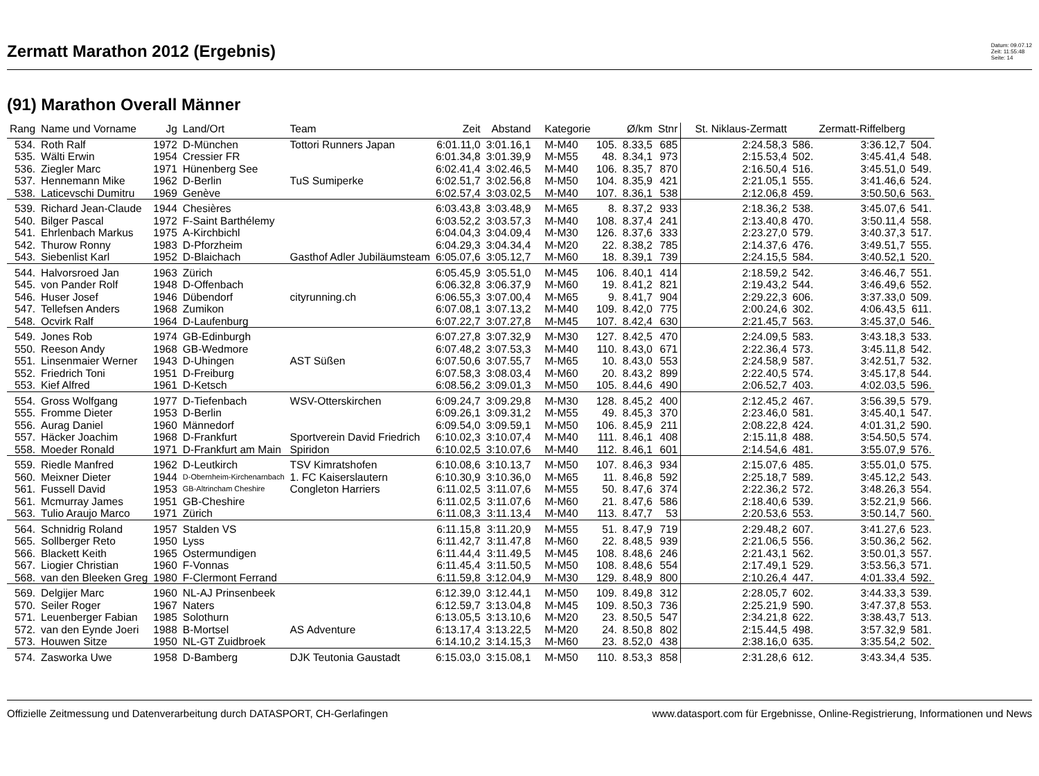Zermatt Marathon 2012 (Ergebnis)
Datum: 09.07.12
Zeit: 11:55:48
Seite: 14
(91) Marathon Overall Männer
| Rang | Name und Vorname | Jg | Land/Ort | Team | Zeit | Abstand | Kategorie | | Ø/km | Stnr | St. Niklaus-Zermatt | | Zermatt-Riffelberg | |
| --- | --- | --- | --- | --- | --- | --- | --- | --- | --- | --- | --- | --- | --- | --- |
| 534. | Roth Ralf | 1972 | D-München | Tottori Runners Japan | 6:01.11,0 | 3:01.16,1 | M-M40 | 105. | 8.33,5 | 685 | 2:24.58,3 | 586. | 3:36.12,7 | 504. |
| 535. | Wälti Erwin | 1954 | Cressier FR | | 6:01.34,8 | 3:01.39,9 | M-M55 | 48. | 8.34,1 | 973 | 2:15.53,4 | 502. | 3:45.41,4 | 548. |
| 536. | Ziegler Marc | 1971 | Hünenberg See | | 6:02.41,4 | 3:02.46,5 | M-M40 | 106. | 8.35,7 | 870 | 2:16.50,4 | 516. | 3:45.51,0 | 549. |
| 537. | Hennemann Mike | 1962 | D-Berlin | TuS Sumiperke | 6:02.51,7 | 3:02.56,8 | M-M50 | 104. | 8.35,9 | 421 | 2:21.05,1 | 555. | 3:41.46,6 | 524. |
| 538. | Laticevschi Dumitru | 1969 | Genève | | 6:02.57,4 | 3:03.02,5 | M-M40 | 107. | 8.36,1 | 538 | 2:12.06,8 | 459. | 3:50.50,6 | 563. |
| 539. | Richard Jean-Claude | 1944 | Chesières | | 6:03.43,8 | 3:03.48,9 | M-M65 | 8. | 8.37,2 | 933 | 2:18.36,2 | 538. | 3:45.07,6 | 541. |
| 540. | Bilger Pascal | 1972 | F-Saint Barthélemy | | 6:03.52,2 | 3:03.57,3 | M-M40 | 108. | 8.37,4 | 241 | 2:13.40,8 | 470. | 3:50.11,4 | 558. |
| 541. | Ehrlenbach Markus | 1975 | A-Kirchbichl | | 6:04.04,3 | 3:04.09,4 | M-M30 | 126. | 8.37,6 | 333 | 2:23.27,0 | 579. | 3:40.37,3 | 517. |
| 542. | Thurow Ronny | 1983 | D-Pforzheim | | 6:04.29,3 | 3:04.34,4 | M-M20 | 22. | 8.38,2 | 785 | 2:14.37,6 | 476. | 3:49.51,7 | 555. |
| 543. | Siebenlist Karl | 1952 | D-Blaichach | Gasthof Adler Jubiläumsteam | 6:05.07,6 | 3:05.12,7 | M-M60 | 18. | 8.39,1 | 739 | 2:24.15,5 | 584. | 3:40.52,1 | 520. |
| 544. | Halvorsroed Jan | 1963 | Zürich | | 6:05.45,9 | 3:05.51,0 | M-M45 | 106. | 8.40,1 | 414 | 2:18.59,2 | 542. | 3:46.46,7 | 551. |
| 545. | von Pander Rolf | 1948 | D-Offenbach | | 6:06.32,8 | 3:06.37,9 | M-M60 | 19. | 8.41,2 | 821 | 2:19.43,2 | 544. | 3:46.49,6 | 552. |
| 546. | Huser Josef | 1946 | Dübendorf | cityrunning.ch | 6:06.55,3 | 3:07.00,4 | M-M65 | 9. | 8.41,7 | 904 | 2:29.22,3 | 606. | 3:37.33,0 | 509. |
| 547. | Tellefsen Anders | 1968 | Zumikon | | 6:07.08,1 | 3:07.13,2 | M-M40 | 109. | 8.42,0 | 775 | 2:00.24,6 | 302. | 4:06.43,5 | 611. |
| 548. | Ocvirk Ralf | 1964 | D-Laufenburg | | 6:07.22,7 | 3:07.27,8 | M-M45 | 107. | 8.42,4 | 630 | 2:21.45,7 | 563. | 3:45.37,0 | 546. |
| 549. | Jones Rob | 1974 | GB-Edinburgh | | 6:07.27,8 | 3:07.32,9 | M-M30 | 127. | 8.42,5 | 470 | 2:24.09,5 | 583. | 3:43.18,3 | 533. |
| 550. | Reeson Andy | 1968 | GB-Wedmore | | 6:07.48,2 | 3:07.53,3 | M-M40 | 110. | 8.43,0 | 671 | 2:22.36,4 | 573. | 3:45.11,8 | 542. |
| 551. | Linsenmaier Werner | 1943 | D-Uhingen | AST Süßen | 6:07.50,6 | 3:07.55,7 | M-M65 | 10. | 8.43,0 | 553 | 2:24.58,9 | 587. | 3:42.51,7 | 532. |
| 552. | Friedrich Toni | 1951 | D-Freiburg | | 6:07.58,3 | 3:08.03,4 | M-M60 | 20. | 8.43,2 | 899 | 2:22.40,5 | 574. | 3:45.17,8 | 544. |
| 553. | Kief Alfred | 1961 | D-Ketsch | | 6:08.56,2 | 3:09.01,3 | M-M50 | 105. | 8.44,6 | 490 | 2:06.52,7 | 403. | 4:02.03,5 | 596. |
| 554. | Gross Wolfgang | 1977 | D-Tiefenbach | WSV-Otterskirchen | 6:09.24,7 | 3:09.29,8 | M-M30 | 128. | 8.45,2 | 400 | 2:12.45,2 | 467. | 3:56.39,5 | 579. |
| 555. | Fromme Dieter | 1953 | D-Berlin | | 6:09.26,1 | 3:09.31,2 | M-M55 | 49. | 8.45,3 | 370 | 2:23.46,0 | 581. | 3:45.40,1 | 547. |
| 556. | Aurag Daniel | 1960 | Männedorf | | 6:09.54,0 | 3:09.59,1 | M-M50 | 106. | 8.45,9 | 211 | 2:08.22,8 | 424. | 4:01.31,2 | 590. |
| 557. | Häcker Joachim | 1968 | D-Frankfurt | Sportverein David Friedrich | 6:10.02,3 | 3:10.07,4 | M-M40 | 111. | 8.46,1 | 408 | 2:15.11,8 | 488. | 3:54.50,5 | 574. |
| 558. | Moeder Ronald | 1971 | D-Frankfurt am Main | Spiridon | 6:10.02,5 | 3:10.07,6 | M-M40 | 112. | 8.46,1 | 601 | 2:14.54,6 | 481. | 3:55.07,9 | 576. |
| 559. | Riedle Manfred | 1962 | D-Leutkirch | TSV Kimratshofen | 6:10.08,6 | 3:10.13,7 | M-M50 | 107. | 8.46,3 | 934 | 2:15.07,6 | 485. | 3:55.01,0 | 575. |
| 560. | Meixner Dieter | 1944 | D-Obernheim-Kirchenarnbach | 1. FC Kaiserslautern | 6:10.30,9 | 3:10.36,0 | M-M65 | 11. | 8.46,8 | 592 | 2:25.18,7 | 589. | 3:45.12,2 | 543. |
| 561. | Fussell David | 1953 | GB-Altrincham Cheshire | Congleton Harriers | 6:11.02,5 | 3:11.07,6 | M-M55 | 50. | 8.47,6 | 374 | 2:22.36,2 | 572. | 3:48.26,3 | 554. |
| 561. | Mcmurray James | 1951 | GB-Cheshire | | 6:11.02,5 | 3:11.07,6 | M-M60 | 21. | 8.47,6 | 586 | 2:18.40,6 | 539. | 3:52.21,9 | 566. |
| 563. | Tulio Araujo Marco | 1971 | Zürich | | 6:11.08,3 | 3:11.13,4 | M-M40 | 113. | 8.47,7 | 53 | 2:20.53,6 | 553. | 3:50.14,7 | 560. |
| 564. | Schnidrig Roland | 1957 | Stalden VS | | 6:11.15,8 | 3:11.20,9 | M-M55 | 51. | 8.47,9 | 719 | 2:29.48,2 | 607. | 3:41.27,6 | 523. |
| 565. | Sollberger Reto | 1950 | Lyss | | 6:11.42,7 | 3:11.47,8 | M-M60 | 22. | 8.48,5 | 939 | 2:21.06,5 | 556. | 3:50.36,2 | 562. |
| 566. | Blackett Keith | 1965 | Ostermundigen | | 6:11.44,4 | 3:11.49,5 | M-M45 | 108. | 8.48,6 | 246 | 2:21.43,1 | 562. | 3:50.01,3 | 557. |
| 567. | Liogier Christian | 1960 | F-Vonnas | | 6:11.45,4 | 3:11.50,5 | M-M50 | 108. | 8.48,6 | 554 | 2:17.49,1 | 529. | 3:53.56,3 | 571. |
| 568. | van den Bleeken Greg | 1980 | F-Clermont Ferrand | | 6:11.59,8 | 3:12.04,9 | M-M30 | 129. | 8.48,9 | 800 | 2:10.26,4 | 447. | 4:01.33,4 | 592. |
| 569. | Delgijer Marc | 1960 | NL-AJ Prinsenbeek | | 6:12.39,0 | 3:12.44,1 | M-M50 | 109. | 8.49,8 | 312 | 2:28.05,7 | 602. | 3:44.33,3 | 539. |
| 570. | Seiler Roger | 1967 | Naters | | 6:12.59,7 | 3:13.04,8 | M-M45 | 109. | 8.50,3 | 736 | 2:25.21,9 | 590. | 3:47.37,8 | 553. |
| 571. | Leuenberger Fabian | 1985 | Solothurn | | 6:13.05,5 | 3:13.10,6 | M-M20 | 23. | 8.50,5 | 547 | 2:34.21,8 | 622. | 3:38.43,7 | 513. |
| 572. | van den Eynde Joeri | 1988 | B-Mortsel | AS Adventure | 6:13.17,4 | 3:13.22,5 | M-M20 | 24. | 8.50,8 | 802 | 2:15.44,5 | 498. | 3:57.32,9 | 581. |
| 573. | Houwen Sitze | 1950 | NL-GT Zuidbroek | | 6:14.10,2 | 3:14.15,3 | M-M60 | 23. | 8.52,0 | 438 | 2:38.16,0 | 635. | 3:35.54,2 | 502. |
| 574. | Zasworka Uwe | 1958 | D-Bamberg | DJK Teutonia Gaustadt | 6:15.03,0 | 3:15.08,1 | M-M50 | 110. | 8.53,3 | 858 | 2:31.28,6 | 612. | 3:43.34,4 | 535. |
Offizielle Zeitmessung und Datenverarbeitung durch DATASPORT, CH-Gerlafingen www.datasport.com für Ergebnisse, Online-Registrierung, Informationen und News